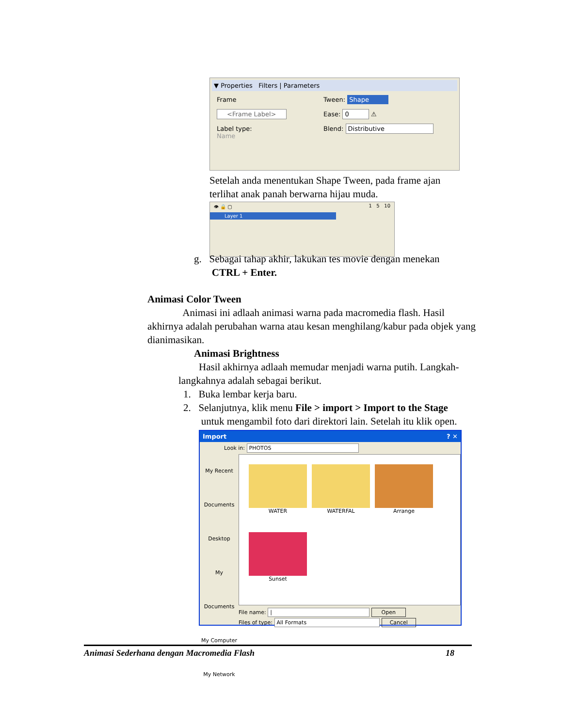▼ Properties Filters | Parameters
Frame
<Frame Label>
Label type:
Name
Tween: Shape
Ease: 0 ⚠
Blend: Distributive
Setelah anda menentukan Shape Tween, pada frame ajan terlihat anak panah berwarna hijau muda.
👁 🔒 ▢ 1 5 10
Layer 1
g. Sebagai tahap akhir, lakukan tes movie dengan menekan
CTRL + Enter.
Animasi Color Tween
Animasi ini adlaah animasi warna pada macromedia flash. Hasil akhirnya adalah perubahan warna atau kesan menghilang/kabur pada objek yang dianimasikan.
Animasi Brightness
Hasil akhirnya adlaah memudar menjadi warna putih. Langkah-langkahnya adalah sebagai berikut.
1. Buka lembar kerja baru.
2. Selanjutnya, klik menu File > import > Import to the Stage
untuk mengambil foto dari direktori lain. Setelah itu klik open.
Import ? ✕
Look in: PHOTOS
My Recent Documents
Desktop
My Documents
My Computer
My Network
WATER
WATERFAL
Arrange
Sunset
File name: | Open
Files of type: All Formats Cancel
Animasi Sederhana dengan Macromedia Flash 18